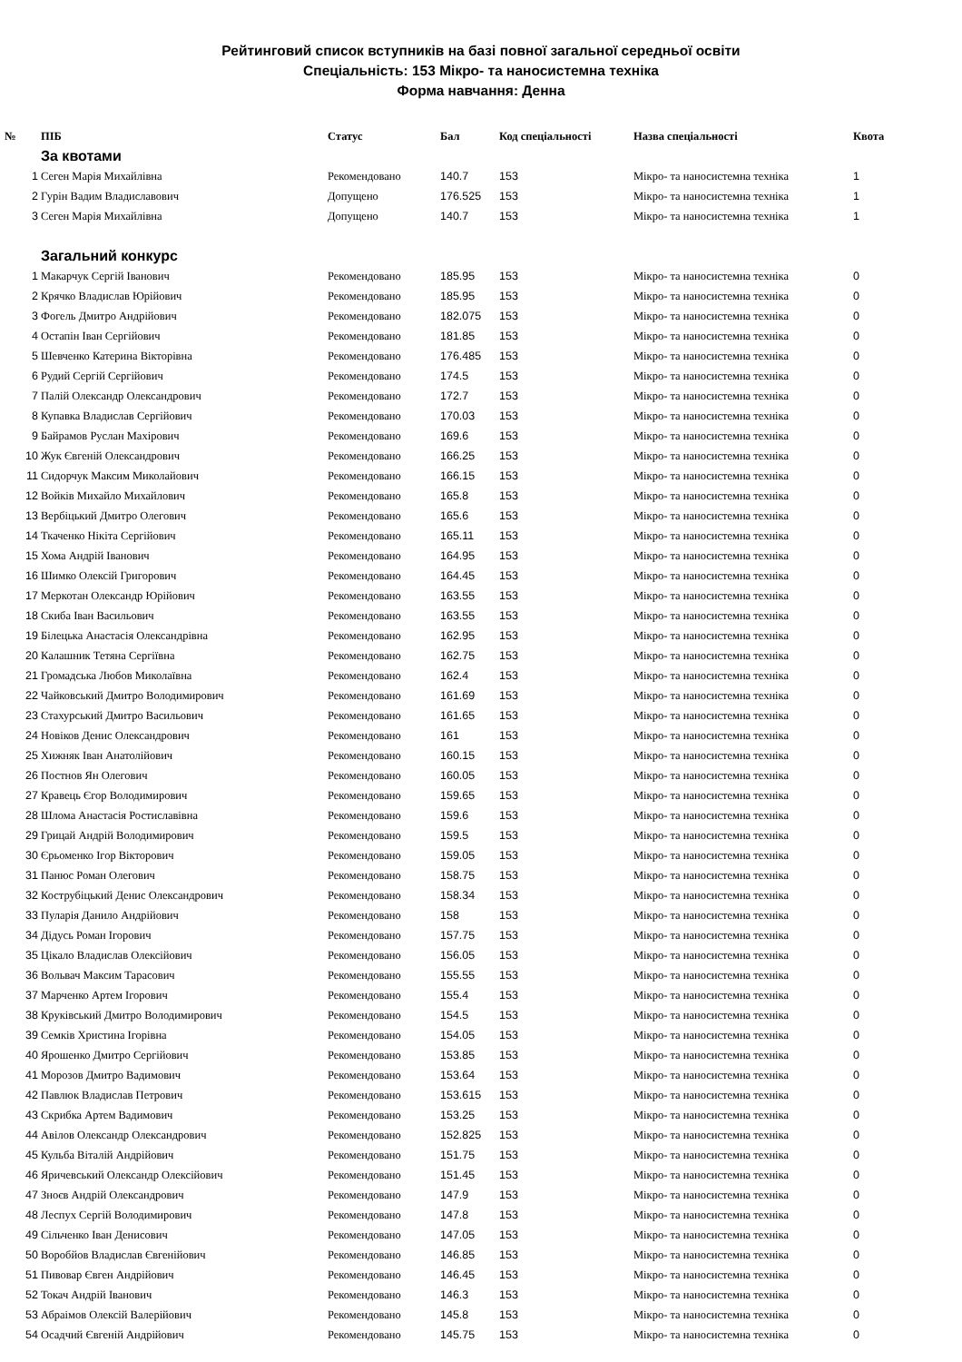Рейтинговий список вступників на базі повної загальної середньої освіти
Спеціальність: 153 Мікро- та наносистемна техніка
Форма навчання: Денна
| № | ПІБ | Статус | Бал | Код спеціальності | Назва спеціальності | Квота |
| --- | --- | --- | --- | --- | --- | --- |
| | За квотами | | | | | |
| 1 | Сеген Марія Михайлівна | Рекомендовано | 140.7 | 153 | Мікро- та наносистемна техніка | 1 |
| 2 | Гурін Вадим Владиславович | Допущено | 176.525 | 153 | Мікро- та наносистемна техніка | 1 |
| 3 | Сеген Марія Михайлівна | Допущено | 140.7 | 153 | Мікро- та наносистемна техніка | 1 |
| | Загальний конкурс | | | | | |
| 1 | Макарчук Сергій Іванович | Рекомендовано | 185.95 | 153 | Мікро- та наносистемна техніка | 0 |
| 2 | Крячко Владислав Юрійович | Рекомендовано | 185.95 | 153 | Мікро- та наносистемна техніка | 0 |
| 3 | Фогель Дмитро Андрійович | Рекомендовано | 182.075 | 153 | Мікро- та наносистемна техніка | 0 |
| 4 | Остапін Іван Сергійович | Рекомендовано | 181.85 | 153 | Мікро- та наносистемна техніка | 0 |
| 5 | Шевченко Катерина Вікторівна | Рекомендовано | 176.485 | 153 | Мікро- та наносистемна техніка | 0 |
| 6 | Рудий Сергій Сергійович | Рекомендовано | 174.5 | 153 | Мікро- та наносистемна техніка | 0 |
| 7 | Палій Олександр Олександрович | Рекомендовано | 172.7 | 153 | Мікро- та наносистемна техніка | 0 |
| 8 | Купавка Владислав Сергійович | Рекомендовано | 170.03 | 153 | Мікро- та наносистемна техніка | 0 |
| 9 | Байрамов Руслан Махірович | Рекомендовано | 169.6 | 153 | Мікро- та наносистемна техніка | 0 |
| 10 | Жук Євгеній Олександрович | Рекомендовано | 166.25 | 153 | Мікро- та наносистемна техніка | 0 |
| 11 | Сидорчук Максим Миколайович | Рекомендовано | 166.15 | 153 | Мікро- та наносистемна техніка | 0 |
| 12 | Войків Михайло Михайлович | Рекомендовано | 165.8 | 153 | Мікро- та наносистемна техніка | 0 |
| 13 | Вербіцький Дмитро Олегович | Рекомендовано | 165.6 | 153 | Мікро- та наносистемна техніка | 0 |
| 14 | Ткаченко Нікіта Сергійович | Рекомендовано | 165.11 | 153 | Мікро- та наносистемна техніка | 0 |
| 15 | Хома Андрій Іванович | Рекомендовано | 164.95 | 153 | Мікро- та наносистемна техніка | 0 |
| 16 | Шимко Олексій Григорович | Рекомендовано | 164.45 | 153 | Мікро- та наносистемна техніка | 0 |
| 17 | Меркотан Олександр Юрійович | Рекомендовано | 163.55 | 153 | Мікро- та наносистемна техніка | 0 |
| 18 | Скиба Іван Васильович | Рекомендовано | 163.55 | 153 | Мікро- та наносистемна техніка | 0 |
| 19 | Білецька Анастасія Олександрівна | Рекомендовано | 162.95 | 153 | Мікро- та наносистемна техніка | 0 |
| 20 | Калашник Тетяна Сергіївна | Рекомендовано | 162.75 | 153 | Мікро- та наносистемна техніка | 0 |
| 21 | Громадська Любов Миколаївна | Рекомендовано | 162.4 | 153 | Мікро- та наносистемна техніка | 0 |
| 22 | Чайковський Дмитро Володимирович | Рекомендовано | 161.69 | 153 | Мікро- та наносистемна техніка | 0 |
| 23 | Стахурський Дмитро Васильович | Рекомендовано | 161.65 | 153 | Мікро- та наносистемна техніка | 0 |
| 24 | Новіков Денис Олександрович | Рекомендовано | 161 | 153 | Мікро- та наносистемна техніка | 0 |
| 25 | Хижняк Іван Анатолійович | Рекомендовано | 160.15 | 153 | Мікро- та наносистемна техніка | 0 |
| 26 | Постнов Ян Олегович | Рекомендовано | 160.05 | 153 | Мікро- та наносистемна техніка | 0 |
| 27 | Кравець Єгор Володимирович | Рекомендовано | 159.65 | 153 | Мікро- та наносистемна техніка | 0 |
| 28 | Шлома Анастасія Ростиславівна | Рекомендовано | 159.6 | 153 | Мікро- та наносистемна техніка | 0 |
| 29 | Грицай Андрій Володимирович | Рекомендовано | 159.5 | 153 | Мікро- та наносистемна техніка | 0 |
| 30 | Єрьоменко Ігор Вікторович | Рекомендовано | 159.05 | 153 | Мікро- та наносистемна техніка | 0 |
| 31 | Панюс Роман Олегович | Рекомендовано | 158.75 | 153 | Мікро- та наносистемна техніка | 0 |
| 32 | Кострубіцький Денис Олександрович | Рекомендовано | 158.34 | 153 | Мікро- та наносистемна техніка | 0 |
| 33 | Пуларія Данило Андрійович | Рекомендовано | 158 | 153 | Мікро- та наносистемна техніка | 0 |
| 34 | Дідусь Роман Ігорович | Рекомендовано | 157.75 | 153 | Мікро- та наносистемна техніка | 0 |
| 35 | Цікало Владислав Олексійович | Рекомендовано | 156.05 | 153 | Мікро- та наносистемна техніка | 0 |
| 36 | Вольвач Максим Тарасович | Рекомендовано | 155.55 | 153 | Мікро- та наносистемна техніка | 0 |
| 37 | Марченко Артем Ігорович | Рекомендовано | 155.4 | 153 | Мікро- та наносистемна техніка | 0 |
| 38 | Круківський Дмитро Володимирович | Рекомендовано | 154.5 | 153 | Мікро- та наносистемна техніка | 0 |
| 39 | Семків Христина Ігорівна | Рекомендовано | 154.05 | 153 | Мікро- та наносистемна техніка | 0 |
| 40 | Ярошенко Дмитро Сергійович | Рекомендовано | 153.85 | 153 | Мікро- та наносистемна техніка | 0 |
| 41 | Морозов Дмитро Вадимович | Рекомендовано | 153.64 | 153 | Мікро- та наносистемна техніка | 0 |
| 42 | Павлюк Владислав Петрович | Рекомендовано | 153.615 | 153 | Мікро- та наносистемна техніка | 0 |
| 43 | Скрибка Артем Вадимович | Рекомендовано | 153.25 | 153 | Мікро- та наносистемна техніка | 0 |
| 44 | Авілов Олександр Олександрович | Рекомендовано | 152.825 | 153 | Мікро- та наносистемна техніка | 0 |
| 45 | Кульба Віталій Андрійович | Рекомендовано | 151.75 | 153 | Мікро- та наносистемна техніка | 0 |
| 46 | Яричевський Олександр Олексійович | Рекомендовано | 151.45 | 153 | Мікро- та наносистемна техніка | 0 |
| 47 | Зноєв Андрій Олександрович | Рекомендовано | 147.9 | 153 | Мікро- та наносистемна техніка | 0 |
| 48 | Леспух Сергій Володимирович | Рекомендовано | 147.8 | 153 | Мікро- та наносистемна техніка | 0 |
| 49 | Сільченко Іван Денисович | Рекомендовано | 147.05 | 153 | Мікро- та наносистемна техніка | 0 |
| 50 | Воробйов Владислав Євгенійович | Рекомендовано | 146.85 | 153 | Мікро- та наносистемна техніка | 0 |
| 51 | Пивовар Євген Андрійович | Рекомендовано | 146.45 | 153 | Мікро- та наносистемна техніка | 0 |
| 52 | Токач Андрій Іванович | Рекомендовано | 146.3 | 153 | Мікро- та наносистемна техніка | 0 |
| 53 | Абраімов Олексій Валерійович | Рекомендовано | 145.8 | 153 | Мікро- та наносистемна техніка | 0 |
| 54 | Осадчий Євгеній Андрійович | Рекомендовано | 145.75 | 153 | Мікро- та наносистемна техніка | 0 |